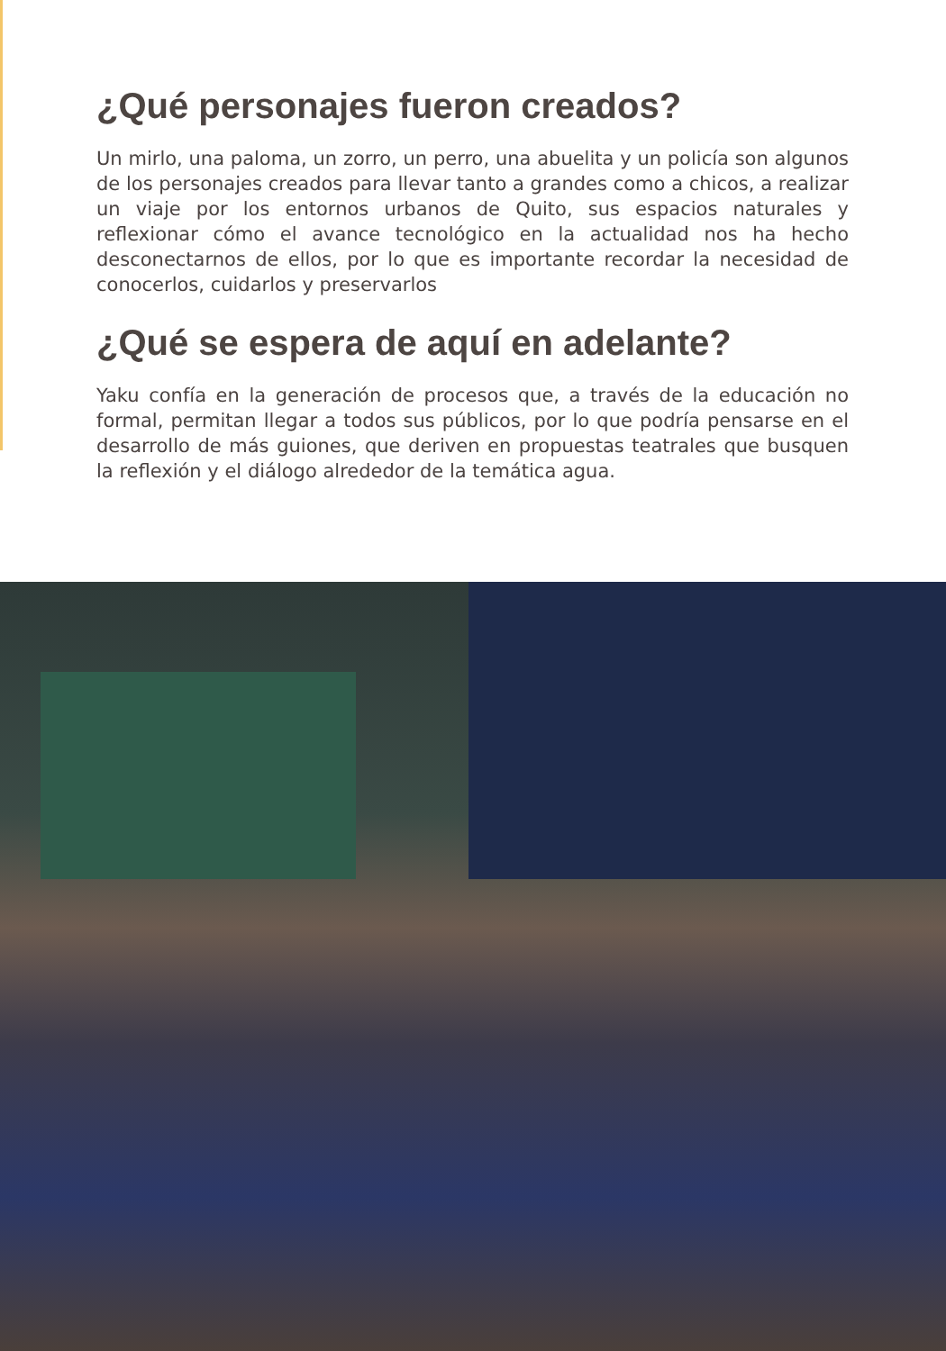¿Qué personajes fueron creados?
Un mirlo, una paloma, un zorro, un perro, una abuelita y un policía son algunos de los personajes creados para llevar tanto a grandes como a chicos, a realizar un viaje por los entornos urbanos de Quito, sus espacios naturales y reflexionar cómo el avance tecnológico en la actualidad nos ha hecho desconectarnos de ellos, por lo que es importante recordar la necesidad de conocerlos, cuidarlos y preservarlos
¿Qué se espera de aquí en adelante?
Yaku confía en la generación de procesos que, a través de la educación no formal, permitan llegar a todos sus públicos, por lo que podría pensarse en el desarrollo de más guiones, que deriven en propuestas teatrales que busquen la reflexión y el diálogo alrededor de la temática agua.